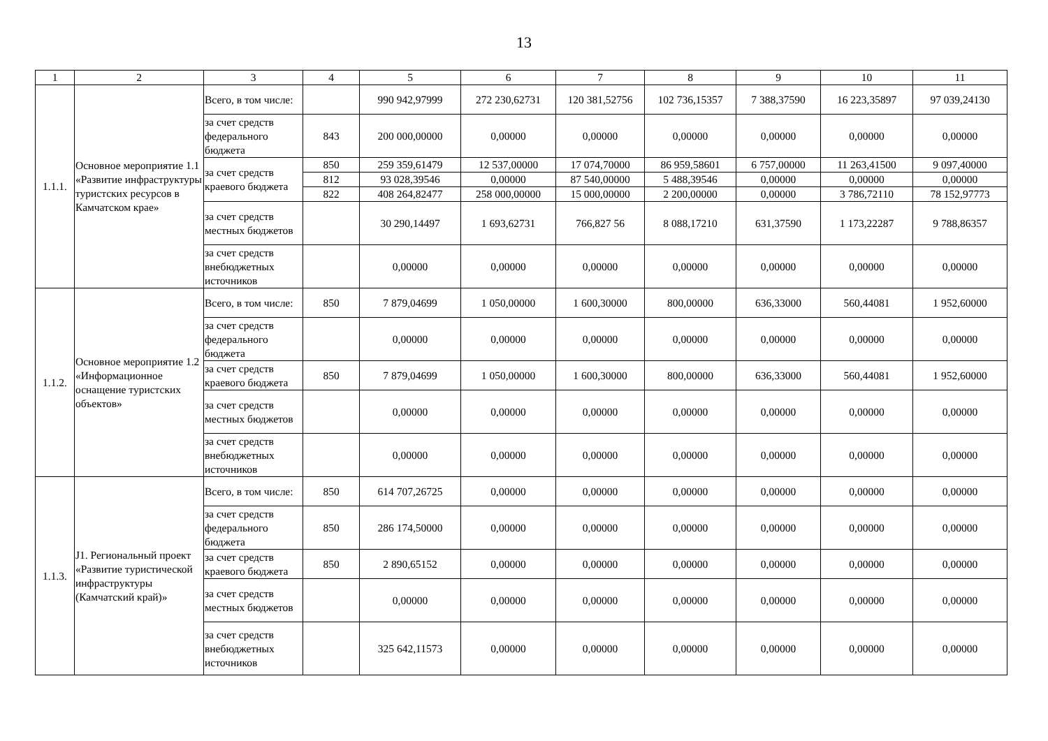13
| 1 | 2 | 3 | 4 | 5 | 6 | 7 | 8 | 9 | 10 | 11 |
| --- | --- | --- | --- | --- | --- | --- | --- | --- | --- | --- |
| 1.1.1. | Основное мероприятие 1.1 «Развитие инфраструктуры туристских ресурсов в Камчатском крае» | Всего, в том числе: | | 990 942,97999 | 272 230,62731 | 120 381,52756 | 102 736,15357 | 7 388,37590 | 16 223,35897 | 97 039,24130 |
| | | за счет средств федерального бюджета | 843 | 200 000,00000 | 0,00000 | 0,00000 | 0,00000 | 0,00000 | 0,00000 | 0,00000 |
| | | за счет средств краевого бюджета | 850 | 259 359,61479 | 12 537,00000 | 17 074,70000 | 86 959,58601 | 6 757,00000 | 11 263,41500 | 9 097,40000 |
| | | | 812 | 93 028,39546 | 0,00000 | 87 540,00000 | 5 488,39546 | 0,00000 | 0,00000 | 0,00000 |
| | | | 822 | 408 264,82477 | 258 000,00000 | 15 000,00000 | 2 200,00000 | 0,00000 | 3 786,72110 | 78 152,97773 |
| | | за счет средств местных бюджетов | | 30 290,14497 | 1 693,62731 | 766,827 56 | 8 088,17210 | 631,37590 | 1 173,22287 | 9 788,86357 |
| | | за счет средств внебюджетных источников | | 0,00000 | 0,00000 | 0,00000 | 0,00000 | 0,00000 | 0,00000 | 0,00000 |
| 1.1.2. | Основное мероприятие 1.2 «Информационное оснащение туристских объектов» | Всего, в том числе: | 850 | 7 879,04699 | 1 050,00000 | 1 600,30000 | 800,00000 | 636,33000 | 560,44081 | 1 952,60000 |
| | | за счет средств федерального бюджета | | 0,00000 | 0,00000 | 0,00000 | 0,00000 | 0,00000 | 0,00000 | 0,00000 |
| | | за счет средств краевого бюджета | 850 | 7 879,04699 | 1 050,00000 | 1 600,30000 | 800,00000 | 636,33000 | 560,44081 | 1 952,60000 |
| | | за счет средств местных бюджетов | | 0,00000 | 0,00000 | 0,00000 | 0,00000 | 0,00000 | 0,00000 | 0,00000 |
| | | за счет средств внебюджетных источников | | 0,00000 | 0,00000 | 0,00000 | 0,00000 | 0,00000 | 0,00000 | 0,00000 |
| 1.1.3. | J1. Региональный проект «Развитие туристической инфраструктуры (Камчатский край)» | Всего, в том числе: | 850 | 614 707,26725 | 0,00000 | 0,00000 | 0,00000 | 0,00000 | 0,00000 | 0,00000 |
| | | за счет средств федерального бюджета | 850 | 286 174,50000 | 0,00000 | 0,00000 | 0,00000 | 0,00000 | 0,00000 | 0,00000 |
| | | за счет средств краевого бюджета | 850 | 2 890,65152 | 0,00000 | 0,00000 | 0,00000 | 0,00000 | 0,00000 | 0,00000 |
| | | за счет средств местных бюджетов | | 0,00000 | 0,00000 | 0,00000 | 0,00000 | 0,00000 | 0,00000 | 0,00000 |
| | | за счет средств внебюджетных источников | | 325 642,11573 | 0,00000 | 0,00000 | 0,00000 | 0,00000 | 0,00000 | 0,00000 |